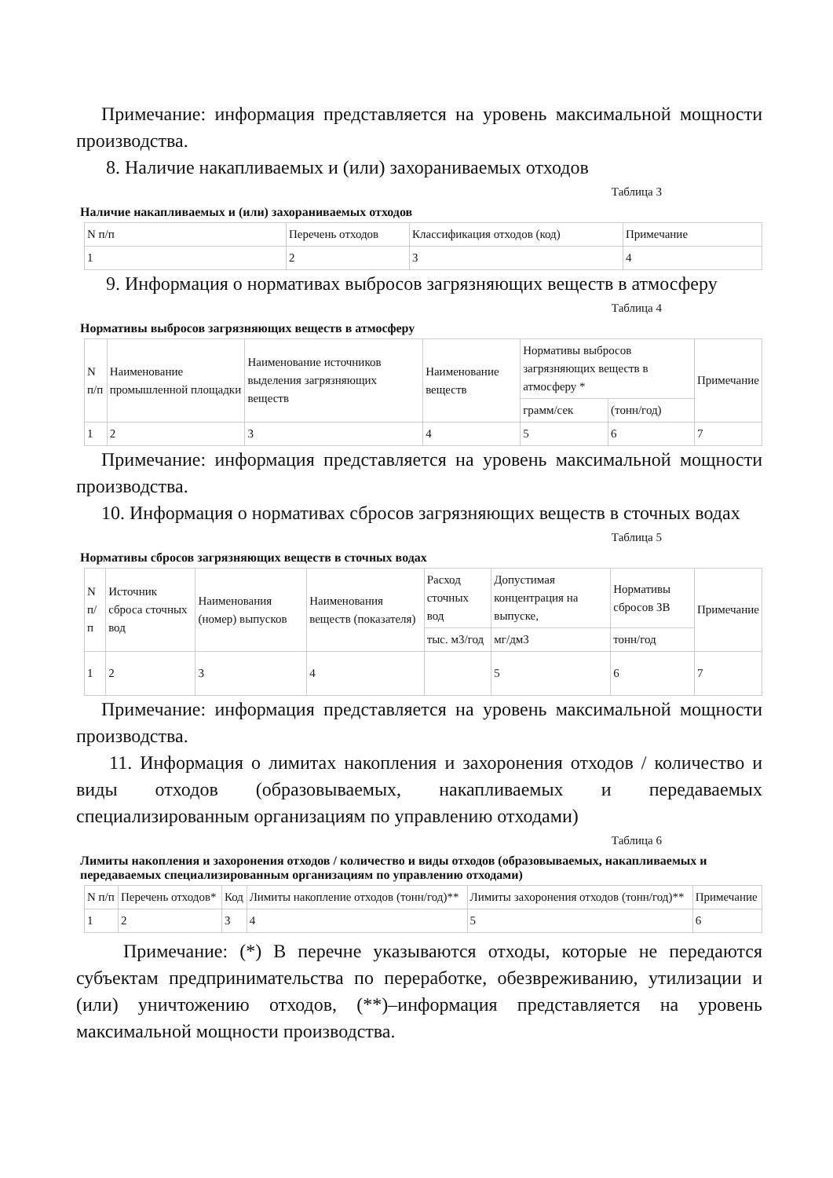Примечание: информация представляется на уровень максимальной мощности производства.
8. Наличие накапливаемых и (или) захораниваемых отходов
Таблица 3
Наличие накапливаемых и (или) захораниваемых отходов
| N п/п | Перечень отходов | Классификация отходов (код) | Примечание |
| 1 | 2 | 3 | 4 |
9. Информация о нормативах выбросов загрязняющих веществ в атмосферу
Таблица 4
Нормативы выбросов загрязняющих веществ в атмосферу
| N п/п | Наименование промышленной площадки | Наименование источников выделения загрязняющих веществ | Наименование веществ | Нормативы выбросов загрязняющих веществ в атмосферу * | | Примечание |
| | | | | грамм/сек | (тонн/год) | |
| 1 | 2 | 3 | 4 | 5 | 6 | 7 |
Примечание: информация представляется на уровень максимальной мощности производства.
10. Информация о нормативах сбросов загрязняющих веществ в сточных водах
Таблица 5
Нормативы сбросов загрязняющих веществ в сточных водах
| N п/п | Источник сброса сточных вод | Наименования (номер) выпусков | Наименования веществ (показателя) | Расход сточных вод | Допустимая концентрация на выпуске, | Нормативы сбросов ЗВ | Примечание |
| | | | | тыс. м3/год | мг/дм3 | тонн/год | |
| 1 | 2 | 3 | 4 | | 5 | 6 | 7 |
Примечание: информация представляется на уровень максимальной мощности производства.
11. Информация о лимитах накопления и захоронения отходов / количество и виды отходов (образовываемых, накапливаемых и передаваемых специализированным организациям по управлению отходами)
Таблица 6
Лимиты накопления и захоронения отходов / количество и виды отходов (образовываемых, накапливаемых и передаваемых специализированным организациям по управлению отходами)
| N п/п | Перечень отходов* | Код | Лимиты накопление отходов (тонн/год)** | Лимиты захоронения отходов (тонн/год)** | Примечание |
| 1 | 2 | 3 | 4 | 5 | 6 |
Примечание: (*) В перечне указываются отходы, которые не передаются субъектам предпринимательства по переработке, обезвреживанию, утилизации и (или) уничтожению отходов, (**)–информация представляется на уровень максимальной мощности производства.